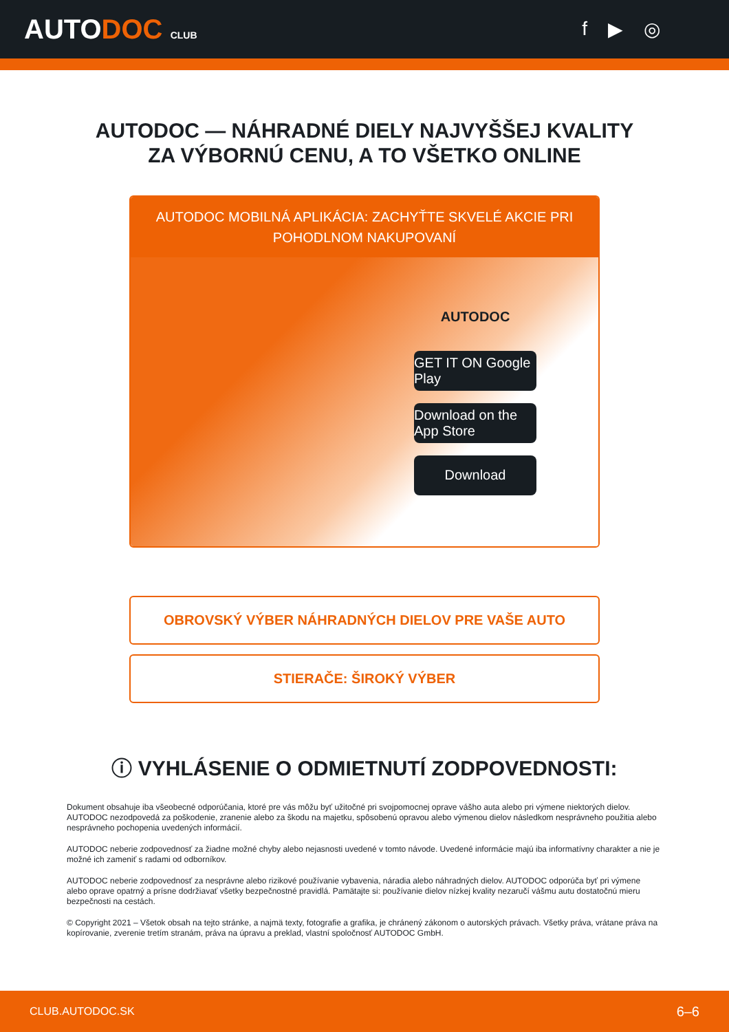AUTODOC CLUB
f ▶ ◎
AUTODOC — NÁHRADNÉ DIELY NAJVYŠŠEJ KVALITY
ZA VÝBORNÚ CENU, A TO VŠETKO ONLINE
AUTODOC MOBILNÁ APLIKÁCIA: ZACHYŤTE SKVELÉ AKCIE PRI POHODLNOM NAKUPOVANÍ
AUTODOC
GET IT ON Google Play
Download on the App Store
Download
OBROVSKÝ VÝBER NÁHRADNÝCH DIELOV PRE VAŠE AUTO
STIERAČE: ŠIROKÝ VÝBER
ⓘ VYHLÁSENIE O ODMIETNUTÍ ZODPOVEDNOSTI:
Dokument obsahuje iba všeobecné odporúčania, ktoré pre vás môžu byť užitočné pri svojpomocnej oprave vášho auta alebo pri výmene niektorých dielov. AUTODOC nezodpovedá za poškodenie, zranenie alebo za škodu na majetku, spôsobenú opravou alebo výmenou dielov následkom nesprávneho použitia alebo nesprávneho pochopenia uvedených informácií.
AUTODOC neberie zodpovednosť za žiadne možné chyby alebo nejasnosti uvedené v tomto návode. Uvedené informácie majú iba informatívny charakter a nie je možné ich zameniť s radami od odborníkov.
AUTODOC neberie zodpovednosť za nesprávne alebo rizikové používanie vybavenia, náradia alebo náhradných dielov. AUTODOC odporúča byť pri výmene alebo oprave opatrný a prísne dodržiavať všetky bezpečnostné pravidlá. Pamätajte si: používanie dielov nízkej kvality nezaručí vášmu autu dostatočnú mieru bezpečnosti na cestách.
© Copyright 2021 – Všetok obsah na tejto stránke, a najmä texty, fotografie a grafika, je chránený zákonom o autorských právach. Všetky práva, vrátane práva na kopírovanie, zverenie tretím stranám, práva na úpravu a preklad, vlastní spoločnosť AUTODOC GmbH.
CLUB.AUTODOC.SK 6–6